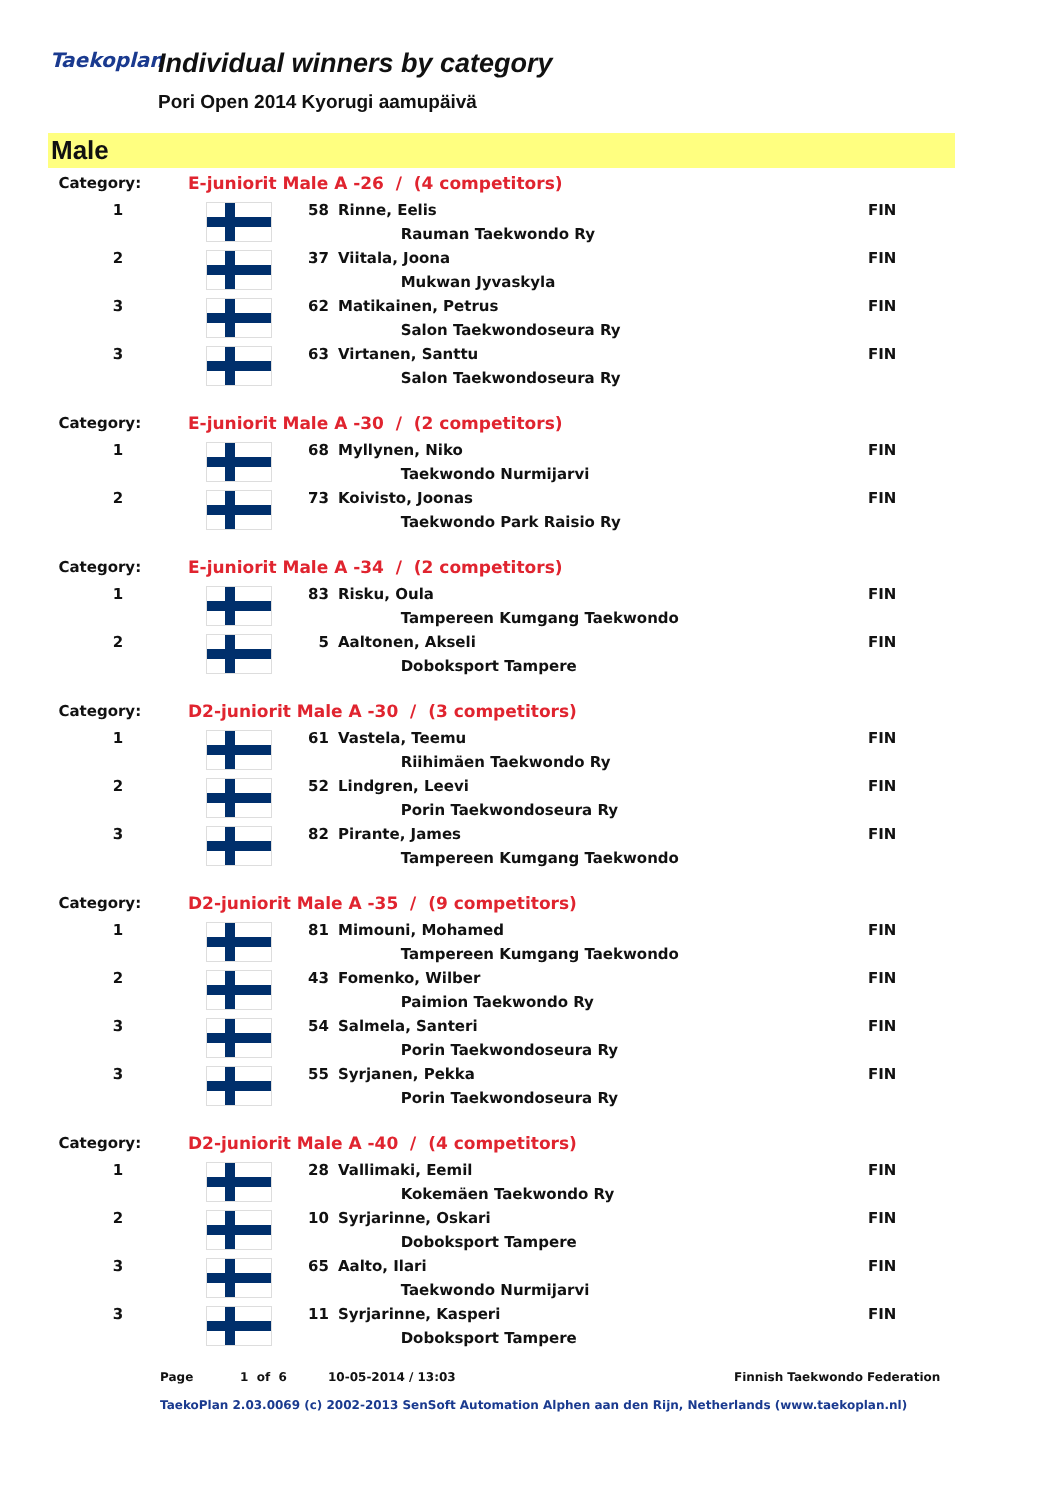Taekoplan
Individual winners by category
Pori Open 2014 Kyorugi aamupäivä
Male
| Category: | E-juniorit Male A -26 / (4 competitors) | | | |
| 1 | | 58 | Rinne, Eelis | FIN |
| | | | Rauman Taekwondo Ry | |
| 2 | | 37 | Viitala, Joona | FIN |
| | | | Mukwan Jyvaskyla | |
| 3 | | 62 | Matikainen, Petrus | FIN |
| | | | Salon Taekwondoseura Ry | |
| 3 | | 63 | Virtanen, Santtu | FIN |
| | | | Salon Taekwondoseura Ry | |
| Category: | E-juniorit Male A -30 / (2 competitors) | | | |
| 1 | | 68 | Myllynen, Niko | FIN |
| | | | Taekwondo Nurmijarvi | |
| 2 | | 73 | Koivisto, Joonas | FIN |
| | | | Taekwondo Park Raisio Ry | |
| Category: | E-juniorit Male A -34 / (2 competitors) | | | |
| 1 | | 83 | Risku, Oula | FIN |
| | | | Tampereen Kumgang Taekwondo | |
| 2 | | 5 | Aaltonen, Akseli | FIN |
| | | | Doboksport Tampere | |
| Category: | D2-juniorit Male A -30 / (3 competitors) | | | |
| 1 | | 61 | Vastela, Teemu | FIN |
| | | | Riihimäen Taekwondo Ry | |
| 2 | | 52 | Lindgren, Leevi | FIN |
| | | | Porin Taekwondoseura Ry | |
| 3 | | 82 | Pirante, James | FIN |
| | | | Tampereen Kumgang Taekwondo | |
| Category: | D2-juniorit Male A -35 / (9 competitors) | | | |
| 1 | | 81 | Mimouni, Mohamed | FIN |
| | | | Tampereen Kumgang Taekwondo | |
| 2 | | 43 | Fomenko, Wilber | FIN |
| | | | Paimion Taekwondo Ry | |
| 3 | | 54 | Salmela, Santeri | FIN |
| | | | Porin Taekwondoseura Ry | |
| 3 | | 55 | Syrjanen, Pekka | FIN |
| | | | Porin Taekwondoseura Ry | |
| Category: | D2-juniorit Male A -40 / (4 competitors) | | | |
| 1 | | 28 | Vallimaki, Eemil | FIN |
| | | | Kokemäen Taekwondo Ry | |
| 2 | | 10 | Syrjarinne, Oskari | FIN |
| | | | Doboksport Tampere | |
| 3 | | 65 | Aalto, Ilari | FIN |
| | | | Taekwondo Nurmijarvi | |
| 3 | | 11 | Syrjarinne, Kasperi | FIN |
| | | | Doboksport Tampere | |
Page 1 of 6 10-05-2014 / 13:03 Finnish Taekwondo Federation
TaekoPlan 2.03.0069 (c) 2002-2013 SenSoft Automation Alphen aan den Rijn, Netherlands (www.taekoplan.nl)